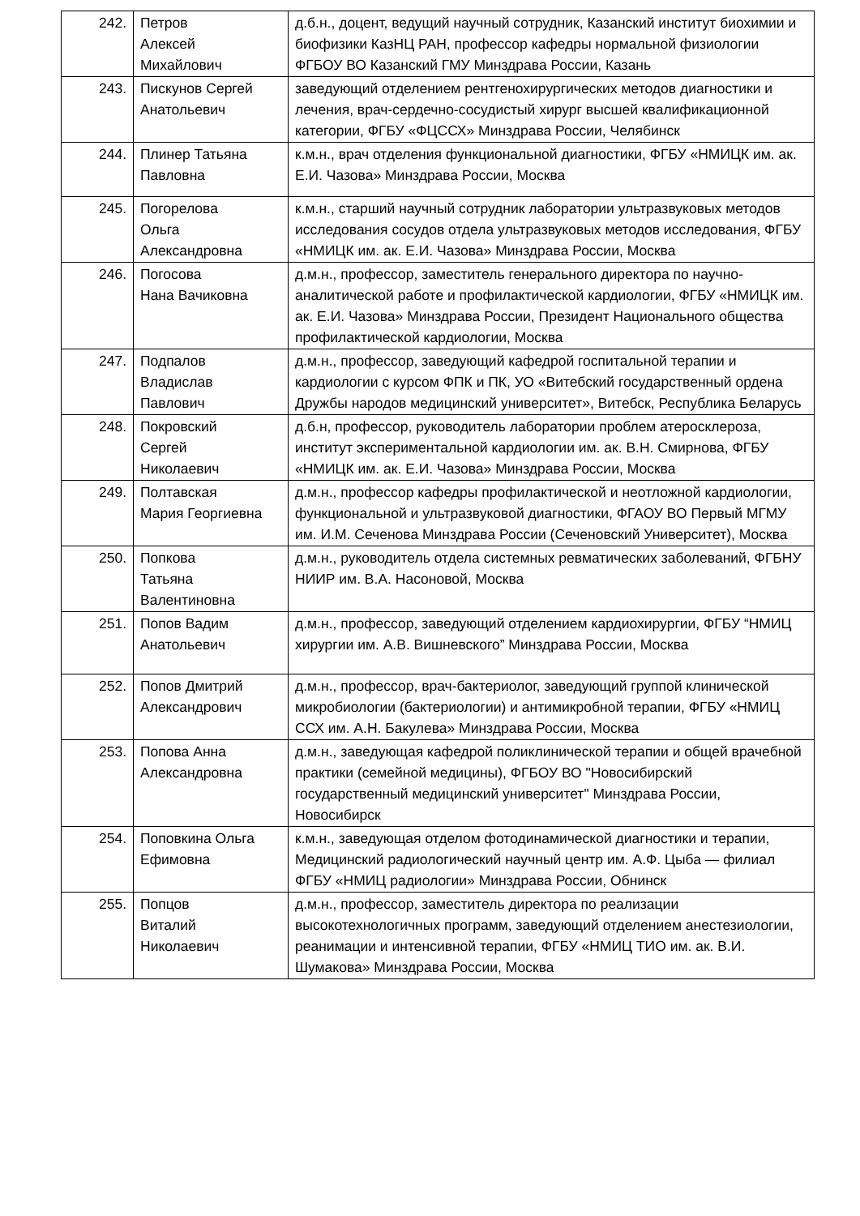| 242. | Петров Алексей Михайлович | д.б.н., доцент, ведущий научный сотрудник, Казанский институт биохимии и биофизики КазНЦ РАН, профессор кафедры нормальной физиологии ФГБОУ ВО Казанский ГМУ Минздрава России, Казань |
| 243. | Пискунов Сергей Анатольевич | заведующий отделением рентгенохирургических методов диагностики и лечения, врач-сердечно-сосудистый хирург высшей квалификационной категории, ФГБУ «ФЦССХ» Минздрава России, Челябинск |
| 244. | Плинер Татьяна Павловна | к.м.н., врач отделения функциональной диагностики, ФГБУ «НМИЦК им. ак. Е.И. Чазова» Минздрава России, Москва |
| 245. | Погорелова Ольга Александровна | к.м.н., старший научный сотрудник лаборатории ультразвуковых методов исследования сосудов отдела ультразвуковых методов исследования, ФГБУ «НМИЦК им. ак. Е.И. Чазова» Минздрава России, Москва |
| 246. | Погосова Нана Вачиковна | д.м.н., профессор, заместитель генерального директора по научно-аналитической работе и профилактической кардиологии, ФГБУ «НМИЦК им. ак. Е.И. Чазова» Минздрава России, Президент Национального общества профилактической кардиологии, Москва |
| 247. | Подпалов Владислав Павлович | д.м.н., профессор, заведующий кафедрой госпитальной терапии и кардиологии с курсом ФПК и ПК, УО «Витебский государственный ордена Дружбы народов медицинский университет», Витебск, Республика Беларусь |
| 248. | Покровский Сергей Николаевич | д.б.н, профессор, руководитель лаборатории проблем атеросклероза, институт экспериментальной кардиологии им. ак. В.Н. Смирнова, ФГБУ «НМИЦК им. ак. Е.И. Чазова» Минздрава России, Москва |
| 249. | Полтавская Мария Георгиевна | д.м.н., профессор кафедры профилактической и неотложной кардиологии, функциональной и ультразвуковой диагностики, ФГАОУ ВО Первый МГМУ им. И.М. Сеченова Минздрава России (Сеченовский Университет), Москва |
| 250. | Попкова Татьяна Валентиновна | д.м.н., руководитель отдела системных ревматических заболеваний, ФГБНУ НИИР им. В.А. Насоновой, Москва |
| 251. | Попов Вадим Анатольевич | д.м.н., профессор, заведующий отделением кардиохирургии, ФГБУ “НМИЦ хирургии им. А.В. Вишневского” Минздрава России, Москва |
| 252. | Попов Дмитрий Александрович | д.м.н., профессор, врач-бактериолог, заведующий группой клинической микробиологии (бактериологии) и антимикробной терапии, ФГБУ «НМИЦ ССХ им. А.Н. Бакулева» Минздрава России, Москва |
| 253. | Попова Анна Александровна | д.м.н., заведующая кафедрой поликлинической терапии и общей врачебной практики (семейной медицины), ФГБОУ ВО "Новосибирский государственный медицинский университет" Минздрава России, Новосибирск |
| 254. | Поповкина Ольга Ефимовна | к.м.н., заведующая отделом фотодинамической диагностики и терапии, Медицинский радиологический научный центр им. А.Ф. Цыба — филиал ФГБУ «НМИЦ радиологии» Минздрава России, Обнинск |
| 255. | Попцов Виталий Николаевич | д.м.н., профессор, заместитель директора по реализации высокотехнологичных программ, заведующий отделением анестезиологии, реанимации и интенсивной терапии, ФГБУ «НМИЦ ТИО им. ак. В.И. Шумакова» Минздрава России, Москва |